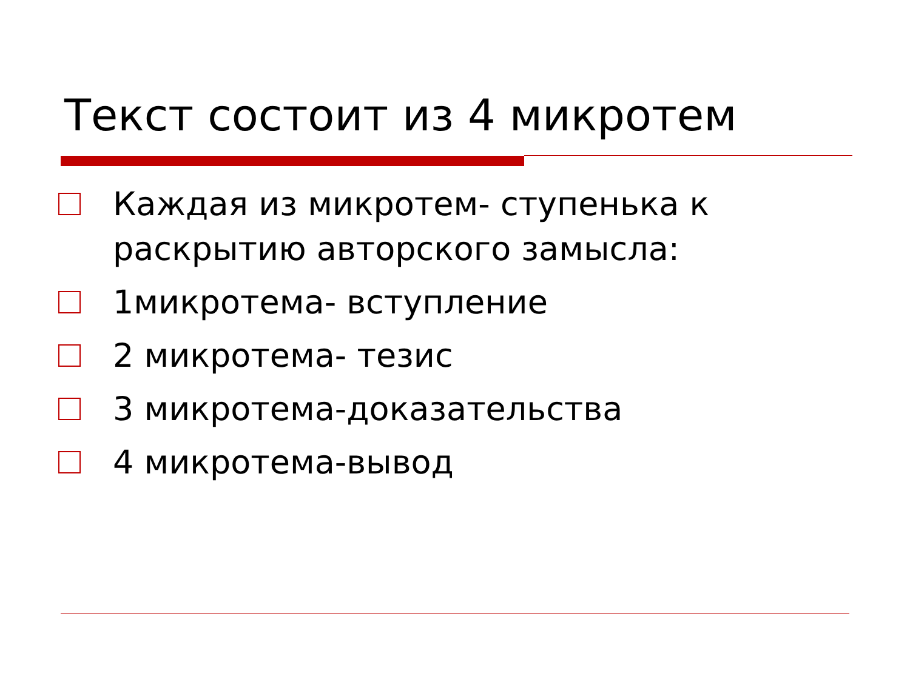Текст состоит из 4 микротем
Каждая из микротем- ступенька к раскрытию авторского замысла:
1микротема- вступление
2 микротема- тезис
3 микротема-доказательства
4 микротема-вывод